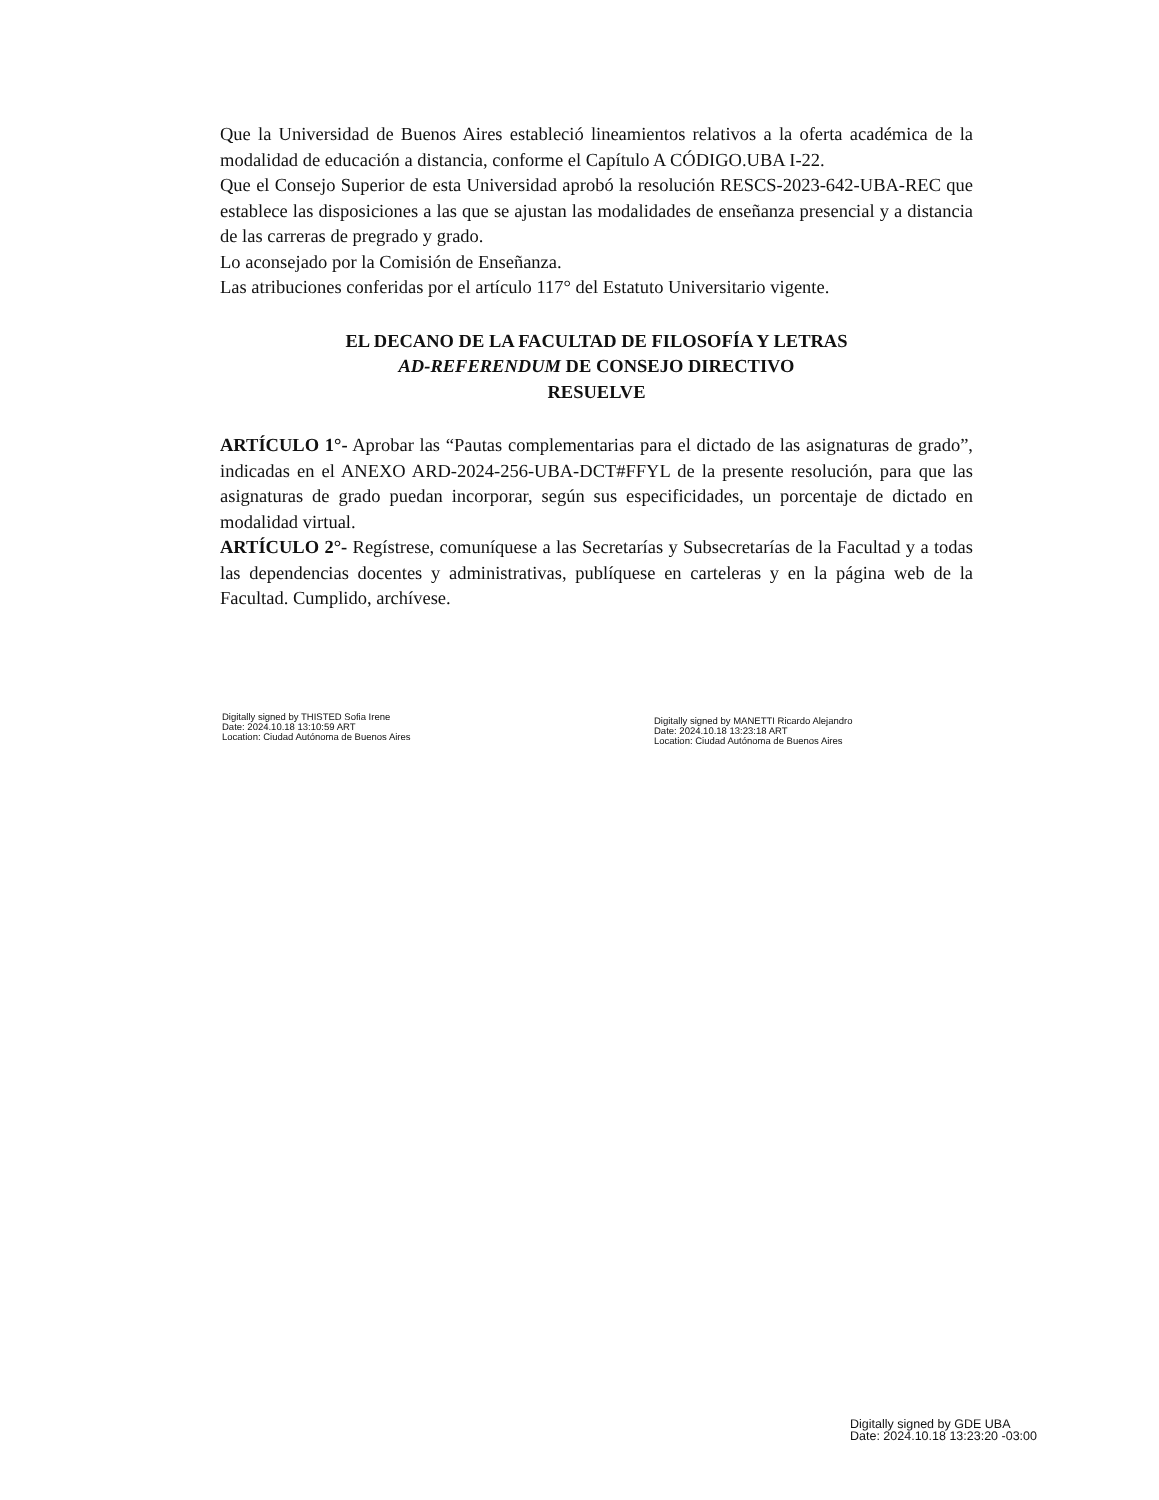Que la Universidad de Buenos Aires estableció lineamientos relativos a la oferta académica de la modalidad de educación a distancia, conforme el Capítulo A CÓDIGO.UBA I-22.
Que el Consejo Superior de esta Universidad aprobó la resolución RESCS-2023-642-UBA-REC que establece las disposiciones a las que se ajustan las modalidades de enseñanza presencial y a distancia de las carreras de pregrado y grado.
Lo aconsejado por la Comisión de Enseñanza.
Las atribuciones conferidas por el artículo 117° del Estatuto Universitario vigente.
EL DECANO DE LA FACULTAD DE FILOSOFÍA Y LETRAS
AD-REFERENDUM DE CONSEJO DIRECTIVO
RESUELVE
ARTÍCULO 1°- Aprobar las “Pautas complementarias para el dictado de las asignaturas de grado”, indicadas en el ANEXO ARD-2024-256-UBA-DCT#FFYL de la presente resolución, para que las asignaturas de grado puedan incorporar, según sus especificidades, un porcentaje de dictado en modalidad virtual.
ARTÍCULO 2°- Regístrese, comuníquese a las Secretarías y Subsecretarías de la Facultad y a todas las dependencias docentes y administrativas, publíquese en carteleras y en la página web de la Facultad. Cumplido, archívese.
Digitally signed by THISTED Sofia Irene
Date: 2024.10.18 13:10:59 ART
Location: Ciudad Autónoma de Buenos Aires
Digitally signed by MANETTI Ricardo Alejandro
Date: 2024.10.18 13:23:18 ART
Location: Ciudad Autónoma de Buenos Aires
Digitally signed by GDE UBA
Date: 2024.10.18 13:23:20 -03:00